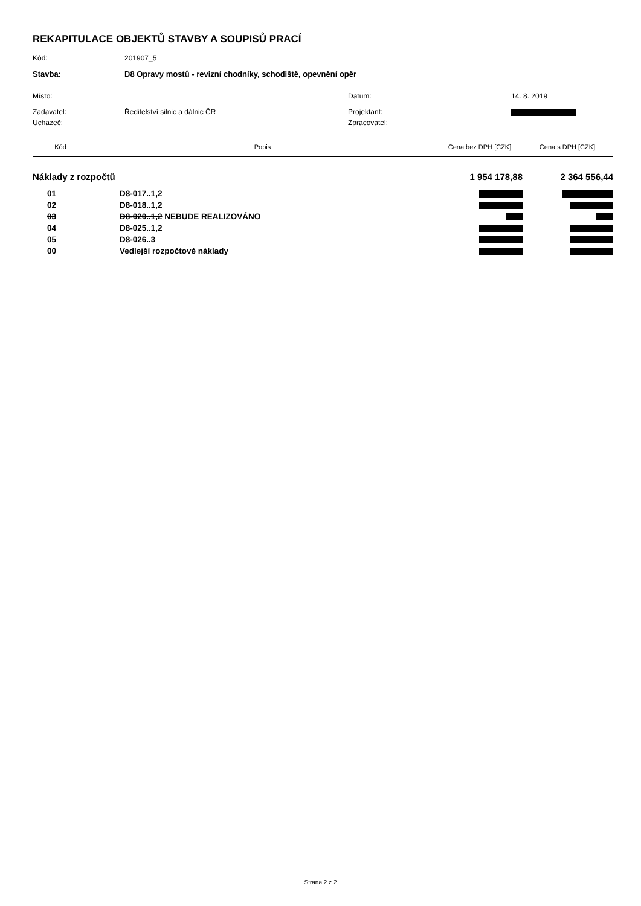REKAPITULACE OBJEKTŮ STAVBY A SOUPISŮ PRACÍ
| Kód: | 201907_5 | | |
| Stavba: | D8 Opravy mostů - revizní chodníky, schodiště, opevnění opěr | | |
| Místo: | | Datum: | 14. 8. 2019 |
| Zadavatel: | Ředitelství silnic a dálnic ČR | Projektant: | |
| Uchazeč: | | Zpracovatel: | |
| Kód | Popis | Cena bez DPH [CZK] | Cena s DPH [CZK] |
| Náklady z rozpočtů | | 1 954 178,88 | 2 364 556,44 |
| 01 | D8-017..1,2 | | |
| 02 | D8-018..1,2 | | |
| 03 | D8-020..1,2 NEBUDE REALIZOVÁNO | | |
| 04 | D8-025..1,2 | | |
| 05 | D8-026..3 | | |
| 00 | Vedlejší rozpočtové náklady | | |
Strana 2 z 2